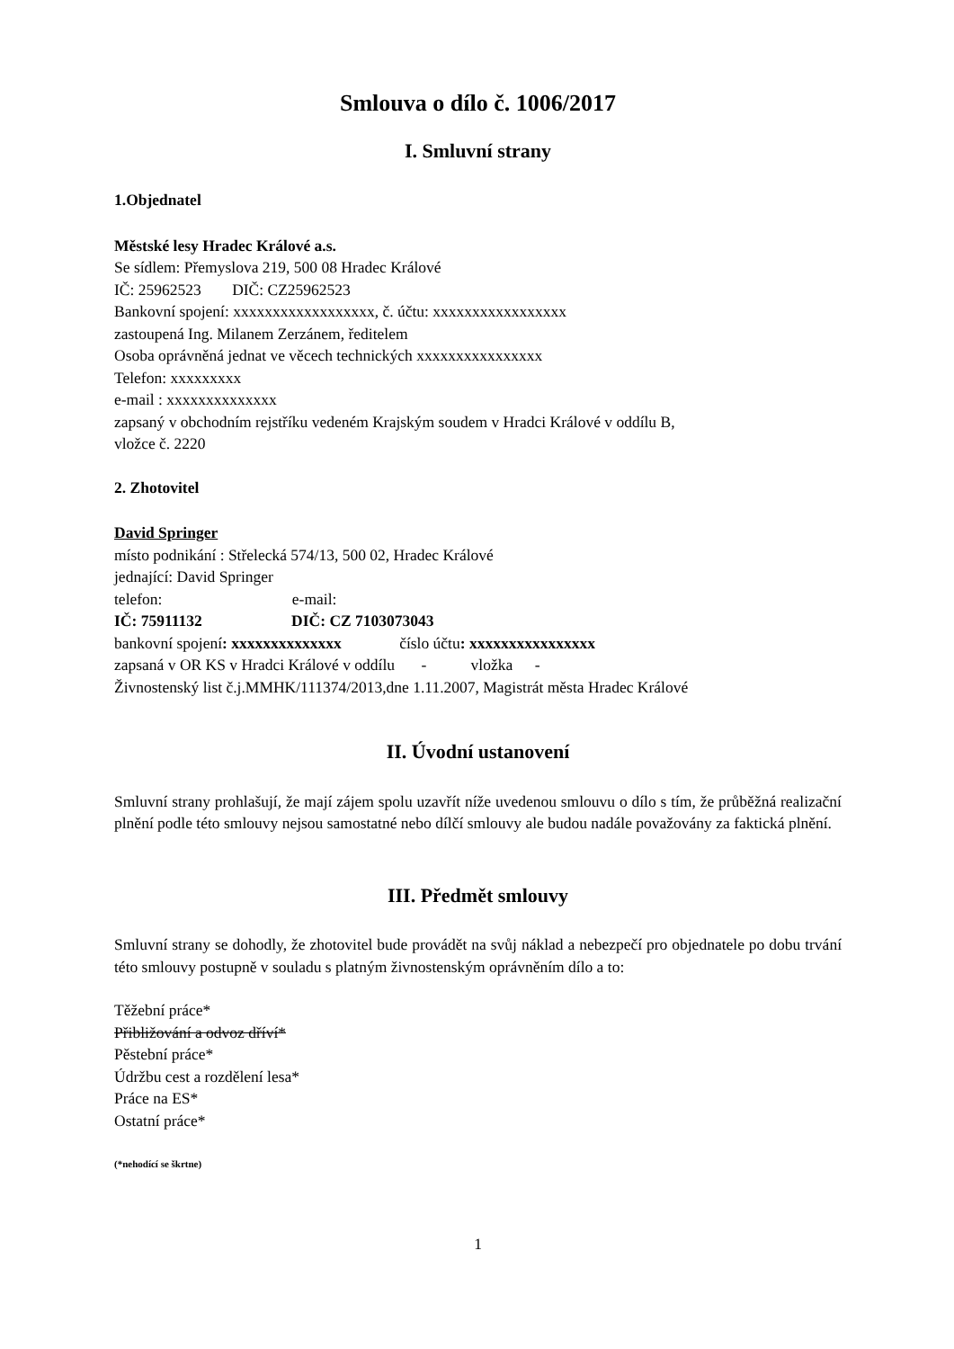Smlouva o dílo č. 1006/2017
I. Smluvní strany
1.Objednatel
Městské lesy Hradec Králové a.s.
Se sídlem: Přemyslova 219, 500 08 Hradec Králové
IČ: 25962523 DIČ: CZ25962523
Bankovní spojení: xxxxxxxxxxxxxxxxxx, č. účtu: xxxxxxxxxxxxxxxxx
zastoupená Ing. Milanem Zerzánem, ředitelem
Osoba oprávněná jednat ve věcech technických xxxxxxxxxxxxxxxx
Telefon: xxxxxxxxx
e-mail : xxxxxxxxxxxxxx
zapsaný v obchodním rejstříku vedeném Krajským soudem v Hradci Králové v oddílu B,
vložce č. 2220
2. Zhotovitel
David Springer
místo podnikání : Střelecká 574/13, 500 02, Hradec Králové
jednající: David Springer
telefon: e-mail:
IČ: 75911132 DIČ: CZ 7103073043
bankovní spojení: xxxxxxxxxxxxxx číslo účtu: xxxxxxxxxxxxxxxx
zapsaná v OR KS v Hradci Králové v oddílu - vložka -
Živnostenský list č.j.MMHK/111374/2013,dne 1.11.2007, Magistrát města Hradec Králové
II. Úvodní ustanovení
Smluvní strany prohlašují, že mají zájem spolu uzavřít níže uvedenou smlouvu o dílo s tím, že průběžná realizační plnění podle této smlouvy nejsou samostatné nebo dílčí smlouvy ale budou nadále považovány za faktická plnění.
III. Předmět smlouvy
Smluvní strany se dohodly, že zhotovitel bude provádět na svůj náklad a nebezpečí pro objednatele po dobu trvání této smlouvy postupně v souladu s platným živnostenským oprávněním dílo a to:
Těžební práce*
Přibližování a odvoz dříví*
Pěstební práce*
Údržbu cest a rozdělení lesa*
Práce na ES*
Ostatní práce*
(*nehodící se škrtne)
1